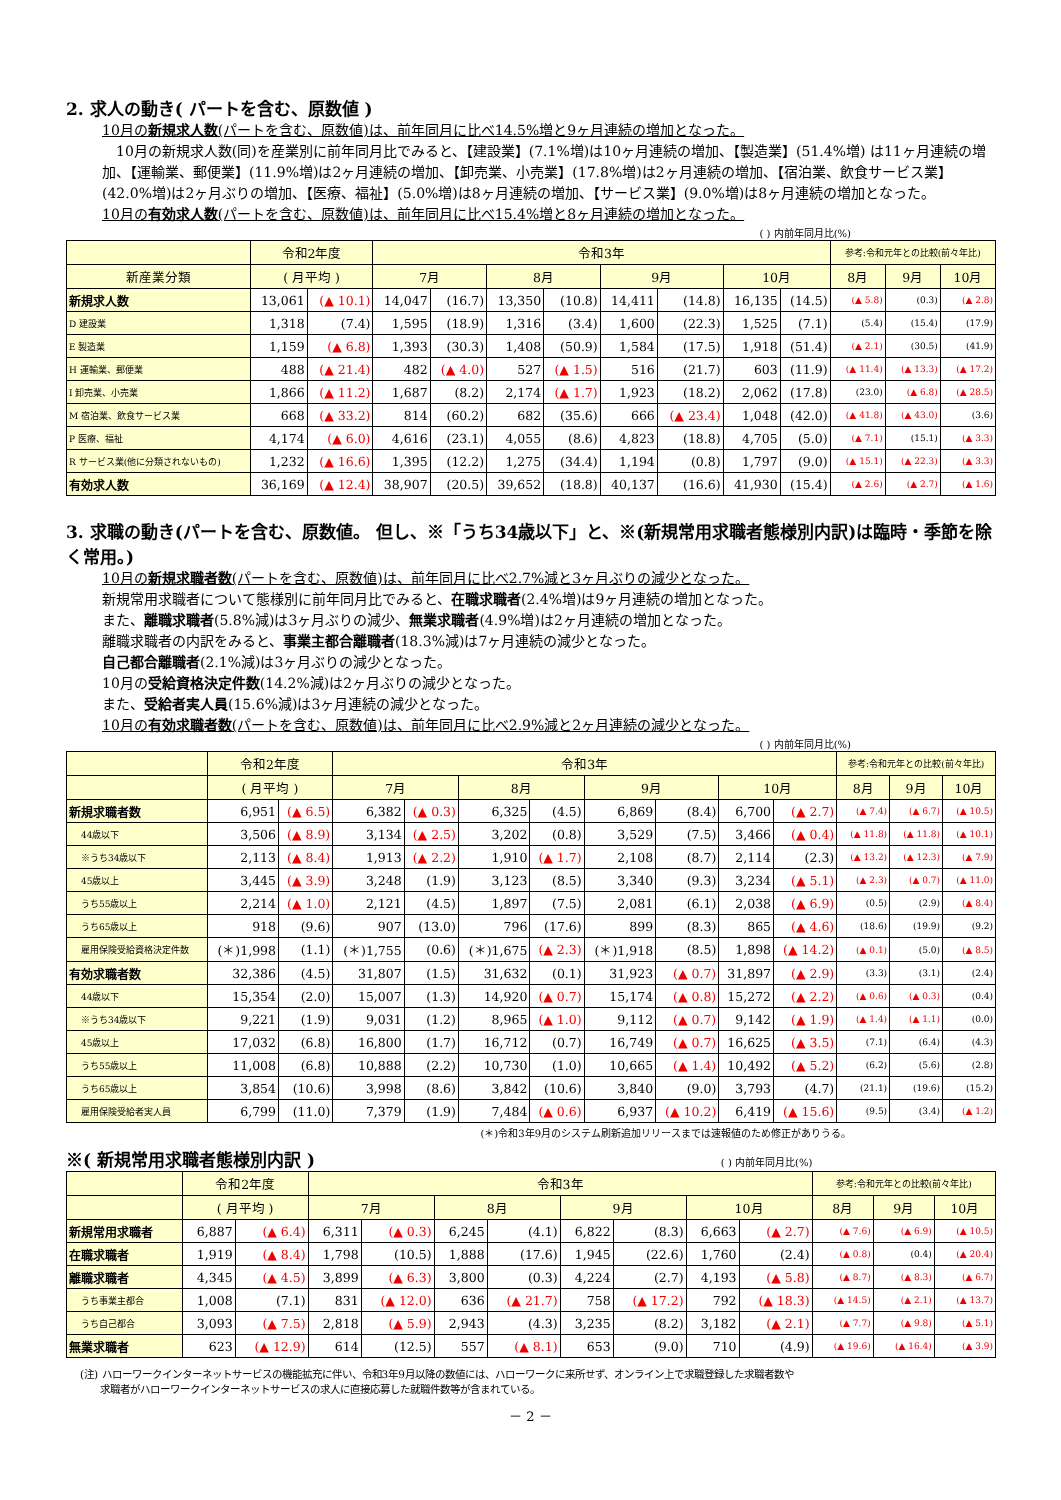2. 求人の動き( パートを含む、原数値 )
10月の新規求人数(パートを含む、原数値)は、前年同月に比べ14.5%増と9ヶ月連続の増加となった。
　10月の新規求人数(同)を産業別に前年同月比でみると、【建設業】(7.1%増)は10ヶ月連続の増加、【製造業】(51.4%増) は11ヶ月連続の増加、【運輸業、郵便業】(11.9%増)は2ヶ月連続の増加、【卸売業、小売業】(17.8%増)は2ヶ月連続の増加、【宿泊業、飲食サービス業】(42.0%増)は2ヶ月ぶりの増加、【医療、福祉】(5.0%増)は8ヶ月連続の増加、【サービス業】(9.0%増)は8ヶ月連続の増加となった。
10月の有効求人数(パートを含む、原数値)は、前年同月に比べ15.4%増と8ヶ月連続の増加となった。
( ) 内前年同月比(%)
| | 令和2年度 | | 令和3年 | | | | | | | | 参考:令和元年との比較(前々年比) | | |
| --- | --- | --- | --- | --- | --- | --- | --- | --- | --- | --- | --- | --- | --- |
| 新産業分類 | ( 月平均 ) | | 7月 | | 8月 | | 9月 | | 10月 | | 8月 | 9月 | 10月 |
| 新規求人数 | 13,061 | (▲ 10.1) | 14,047 | (16.7) | 13,350 | (10.8) | 14,411 | (14.8) | 16,135 | (14.5) | (▲ 5.8) | (0.3) | (▲ 2.8) |
| D 建設業 | 1,318 | (7.4) | 1,595 | (18.9) | 1,316 | (3.4) | 1,600 | (22.3) | 1,525 | (7.1) | (5.4) | (15.4) | (17.9) |
| E 製造業 | 1,159 | (▲ 6.8) | 1,393 | (30.3) | 1,408 | (50.9) | 1,584 | (17.5) | 1,918 | (51.4) | (▲ 2.1) | (30.5) | (41.9) |
| H 運輸業、郵便業 | 488 | (▲ 21.4) | 482 | (▲ 4.0) | 527 | (▲ 1.5) | 516 | (21.7) | 603 | (11.9) | (▲ 11.4) | (▲ 13.3) | (▲ 17.2) |
| I 卸売業、小売業 | 1,866 | (▲ 11.2) | 1,687 | (8.2) | 2,174 | (▲ 1.7) | 1,923 | (18.2) | 2,062 | (17.8) | (23.0) | (▲ 6.8) | (▲ 28.5) |
| M 宿泊業、飲食サービス業 | 668 | (▲ 33.2) | 814 | (60.2) | 682 | (35.6) | 666 | (▲ 23.4) | 1,048 | (42.0) | (▲ 41.8) | (▲ 43.0) | (3.6) |
| P 医療、福祉 | 4,174 | (▲ 6.0) | 4,616 | (23.1) | 4,055 | (8.6) | 4,823 | (18.8) | 4,705 | (5.0) | (▲ 7.1) | (15.1) | (▲ 3.3) |
| R サービス業(他に分類されないもの) | 1,232 | (▲ 16.6) | 1,395 | (12.2) | 1,275 | (34.4) | 1,194 | (0.8) | 1,797 | (9.0) | (▲ 15.1) | (▲ 22.3) | (▲ 3.3) |
| 有効求人数 | 36,169 | (▲ 12.4) | 38,907 | (20.5) | 39,652 | (18.8) | 40,137 | (16.6) | 41,930 | (15.4) | (▲ 2.6) | (▲ 2.7) | (▲ 1.6) |
3. 求職の動き(パートを含む、原数値。 但し、※「うち34歳以下」と、※(新規常用求職者態様別内訳)は臨時・季節を除く常用。)
10月の新規求職者数(パートを含む、原数値)は、前年同月に比べ2.7%減と3ヶ月ぶりの減少となった。
新規常用求職者について態様別に前年同月比でみると、在職求職者(2.4%増)は9ヶ月連続の増加となった。
また、離職求職者(5.8%減)は3ヶ月ぶりの減少、無業求職者(4.9%増)は2ヶ月連続の増加となった。
離職求職者の内訳をみると、事業主都合離職者(18.3%減)は7ヶ月連続の減少となった。
自己都合離職者(2.1%減)は3ヶ月ぶりの減少となった。
10月の受給資格決定件数(14.2%減)は2ヶ月ぶりの減少となった。
また、受給者実人員(15.6%減)は3ヶ月連続の減少となった。
10月の有効求職者数(パートを含む、原数値)は、前年同月に比べ2.9%減と2ヶ月連続の減少となった。
( ) 内前年同月比(%)
| | 令和2年度 | | 令和3年 | | | | | | | | 参考:令和元年との比較(前々年比) | | |
| --- | --- | --- | --- | --- | --- | --- | --- | --- | --- | --- | --- | --- | --- |
| | ( 月平均 ) | | 7月 | | 8月 | | 9月 | | 10月 | | 8月 | 9月 | 10月 |
| 新規求職者数 | 6,951 | (▲ 6.5) | 6,382 | (▲ 0.3) | 6,325 | (4.5) | 6,869 | (8.4) | 6,700 | (▲ 2.7) | (▲ 7.4) | (▲ 6.7) | (▲ 10.5) |
| 44歳以下 | 3,506 | (▲ 8.9) | 3,134 | (▲ 2.5) | 3,202 | (0.8) | 3,529 | (7.5) | 3,466 | (▲ 0.4) | (▲ 11.8) | (▲ 11.8) | (▲ 10.1) |
| ※うち34歳以下 | 2,113 | (▲ 8.4) | 1,913 | (▲ 2.2) | 1,910 | (▲ 1.7) | 2,108 | (8.7) | 2,114 | (2.3) | (▲ 13.2) | (▲ 12.3) | (▲ 7.9) |
| 45歳以上 | 3,445 | (▲ 3.9) | 3,248 | (1.9) | 3,123 | (8.5) | 3,340 | (9.3) | 3,234 | (▲ 5.1) | (▲ 2.3) | (▲ 0.7) | (▲ 11.0) |
| うち55歳以上 | 2,214 | (▲ 1.0) | 2,121 | (4.5) | 1,897 | (7.5) | 2,081 | (6.1) | 2,038 | (▲ 6.9) | (0.5) | (2.9) | (▲ 8.4) |
| うち65歳以上 | 918 | (9.6) | 907 | (13.0) | 796 | (17.6) | 899 | (8.3) | 865 | (▲ 4.6) | (18.6) | (19.9) | (9.2) |
| 雇用保険受給資格決定件数 | (＊)1,998 | (1.1) | (＊)1,755 | (0.6) | (＊)1,675 | (▲ 2.3) | (＊)1,918 | (8.5) | 1,898 | (▲ 14.2) | (▲ 0.1) | (5.0) | (▲ 8.5) |
| 有効求職者数 | 32,386 | (4.5) | 31,807 | (1.5) | 31,632 | (0.1) | 31,923 | (▲ 0.7) | 31,897 | (▲ 2.9) | (3.3) | (3.1) | (2.4) |
| 44歳以下 | 15,354 | (2.0) | 15,007 | (1.3) | 14,920 | (▲ 0.7) | 15,174 | (▲ 0.8) | 15,272 | (▲ 2.2) | (▲ 0.6) | (▲ 0.3) | (0.4) |
| ※うち34歳以下 | 9,221 | (1.9) | 9,031 | (1.2) | 8,965 | (▲ 1.0) | 9,112 | (▲ 0.7) | 9,142 | (▲ 1.9) | (▲ 1.4) | (▲ 1.1) | (0.0) |
| 45歳以上 | 17,032 | (6.8) | 16,800 | (1.7) | 16,712 | (0.7) | 16,749 | (▲ 0.7) | 16,625 | (▲ 3.5) | (7.1) | (6.4) | (4.3) |
| うち55歳以上 | 11,008 | (6.8) | 10,888 | (2.2) | 10,730 | (1.0) | 10,665 | (▲ 1.4) | 10,492 | (▲ 5.2) | (6.2) | (5.6) | (2.8) |
| うち65歳以上 | 3,854 | (10.6) | 3,998 | (8.6) | 3,842 | (10.6) | 3,840 | (9.0) | 3,793 | (4.7) | (21.1) | (19.6) | (15.2) |
| 雇用保険受給者実人員 | 6,799 | (11.0) | 7,379 | (1.9) | 7,484 | (▲ 0.6) | 6,937 | (▲ 10.2) | 6,419 | (▲ 15.6) | (9.5) | (3.4) | (▲ 1.2) |
(＊)令和3年9月のシステム刷新追加リリースまでは速報値のため修正がありうる。
※( 新規常用求職者態様別内訳 ) ( ) 内前年同月比(%)
| | 令和2年度 | | 令和3年 | | | | | | | | 参考:令和元年との比較(前々年比) | | |
| --- | --- | --- | --- | --- | --- | --- | --- | --- | --- | --- | --- | --- | --- |
| | ( 月平均 ) | | 7月 | | 8月 | | 9月 | | 10月 | | 8月 | 9月 | 10月 |
| 新規常用求職者 | 6,887 | (▲ 6.4) | 6,311 | (▲ 0.3) | 6,245 | (4.1) | 6,822 | (8.3) | 6,663 | (▲ 2.7) | (▲ 7.6) | (▲ 6.9) | (▲ 10.5) |
| 在職求職者 | 1,919 | (▲ 8.4) | 1,798 | (10.5) | 1,888 | (17.6) | 1,945 | (22.6) | 1,760 | (2.4) | (▲ 0.8) | (0.4) | (▲ 20.4) |
| 離職求職者 | 4,345 | (▲ 4.5) | 3,899 | (▲ 6.3) | 3,800 | (0.3) | 4,224 | (2.7) | 4,193 | (▲ 5.8) | (▲ 8.7) | (▲ 8.3) | (▲ 6.7) |
| うち事業主都合 | 1,008 | (7.1) | 831 | (▲ 12.0) | 636 | (▲ 21.7) | 758 | (▲ 17.2) | 792 | (▲ 18.3) | (▲ 14.5) | (▲ 2.1) | (▲ 13.7) |
| うち自己都合 | 3,093 | (▲ 7.5) | 2,818 | (▲ 5.9) | 2,943 | (4.3) | 3,235 | (8.2) | 3,182 | (▲ 2.1) | (▲ 7.7) | (▲ 9.8) | (▲ 5.1) |
| 無業求職者 | 623 | (▲ 12.9) | 614 | (12.5) | 557 | (▲ 8.1) | 653 | (9.0) | 710 | (4.9) | (▲ 19.6) | (▲ 16.4) | (▲ 3.9) |
(注) ハローワークインターネットサービスの機能拡充に伴い、令和3年9月以降の数値には、ハローワークに来所せず、オンライン上で求職登録した求職者数や
　　求職者がハローワークインターネットサービスの求人に直接応募した就職件数等が含まれている。
－ 2 －